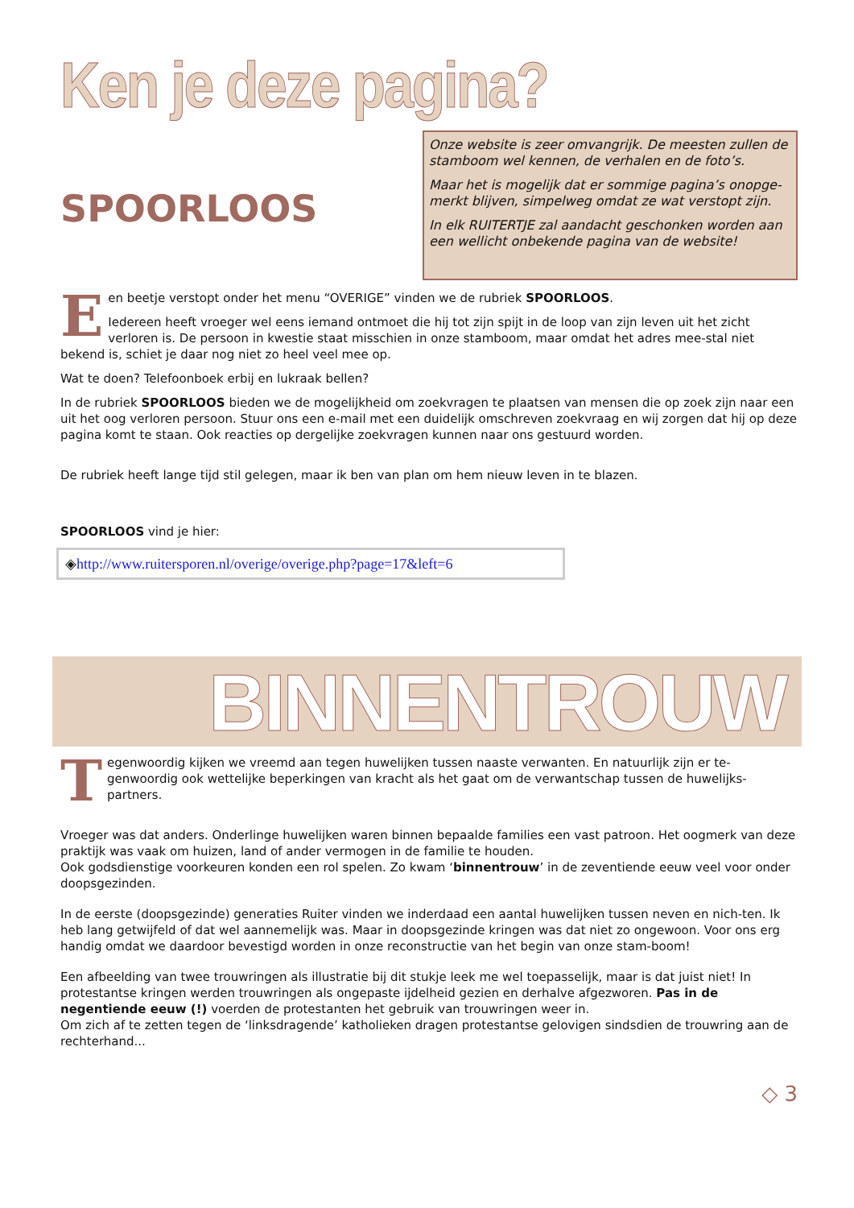Ken je deze pagina?
SPOORLOOS
Onze website is zeer omvangrijk. De meesten zullen de stamboom wel kennen, de verhalen en de foto’s.
Maar het is mogelijk dat er sommige pagina’s onopge-merkt blijven, simpelweg omdat ze wat verstopt zijn.
In elk RUITERTJE zal aandacht geschonken worden aan een wellicht onbekende pagina van de website!
Een beetje verstopt onder het menu “OVERIGE” vinden we de rubriek SPOORLOOS.
Iedereen heeft vroeger wel eens iemand ontmoet die hij tot zijn spijt in de loop van zijn leven uit het zicht verloren is. De persoon in kwestie staat misschien in onze stamboom, maar omdat het adres mee-stal niet bekend is, schiet je daar nog niet zo heel veel mee op.
Wat te doen? Telefoonboek erbij en lukraak bellen?
In de rubriek SPOORLOOS bieden we de mogelijkheid om zoekvragen te plaatsen van mensen die op zoek zijn naar een uit het oog verloren persoon. Stuur ons een e-mail met een duidelijk omschreven zoekvraag en wij zorgen dat hij op deze pagina komt te staan. Ook reacties op dergelijke zoekvragen kunnen naar ons gestuurd worden.
De rubriek heeft lange tijd stil gelegen, maar ik ben van plan om hem nieuw leven in te blazen.
SPOORLOOS vind je hier:
◈http://www.ruitersporen.nl/overige/overige.php?page=17&left=6
BINNENTROUW
Tegenwoordig kijken we vreemd aan tegen huwelijken tussen naaste verwanten. En natuurlijk zijn er te-genwoordig ook wettelijke beperkingen van kracht als het gaat om de verwantschap tussen de huwelijks-partners.
Vroeger was dat anders. Onderlinge huwelijken waren binnen bepaalde families een vast patroon. Het oogmerk van deze praktijk was vaak om huizen, land of ander vermogen in de familie te houden.
Ook godsdienstige voorkeuren konden een rol spelen. Zo kwam ‘binnentrouw’ in de zeventiende eeuw veel voor onder doopsgezinden.
In de eerste (doopsgezinde) generaties Ruiter vinden we inderdaad een aantal huwelijken tussen neven en nich-ten. Ik heb lang getwijfeld of dat wel aannemelijk was. Maar in doopsgezinde kringen was dat niet zo ongewoon. Voor ons erg handig omdat we daardoor bevestigd worden in onze reconstructie van het begin van onze stam-boom!
Een afbeelding van twee trouwringen als illustratie bij dit stukje leek me wel toepasselijk, maar is dat juist niet! In protestantse kringen werden trouwringen als ongepaste ijdelheid gezien en derhalve afgezworen. Pas in de negentiende eeuw (!) voerden de protestanten het gebruik van trouwringen weer in.
Om zich af te zetten tegen de ‘linksdragende’ katholieken dragen protestantse gelovigen sindsdien de trouwring aan de rechterhand...
◇ 3